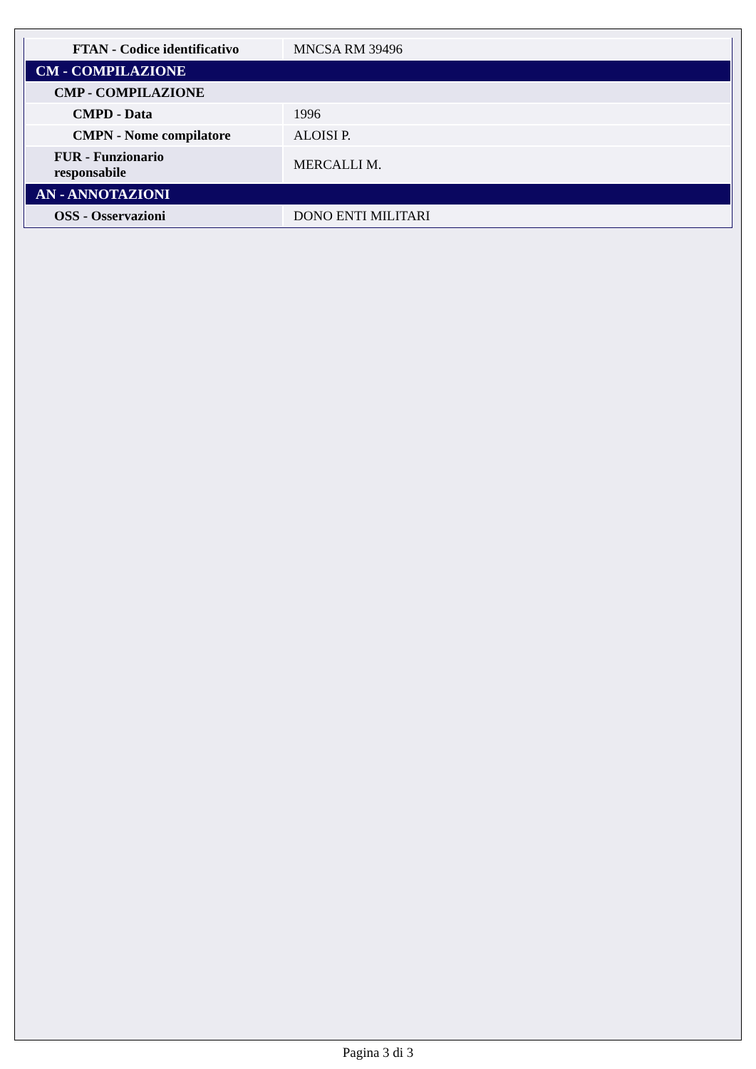| FTAN - Codice identificativo | MNCSA RM 39496 |
| CM - COMPILAZIONE | |
| CMP - COMPILAZIONE | |
| CMPD - Data | 1996 |
| CMPN - Nome compilatore | ALOISI P. |
| FUR - Funzionario responsabile | MERCALLI M. |
| AN - ANNOTAZIONI | |
| OSS - Osservazioni | DONO ENTI MILITARI |
Pagina 3 di 3